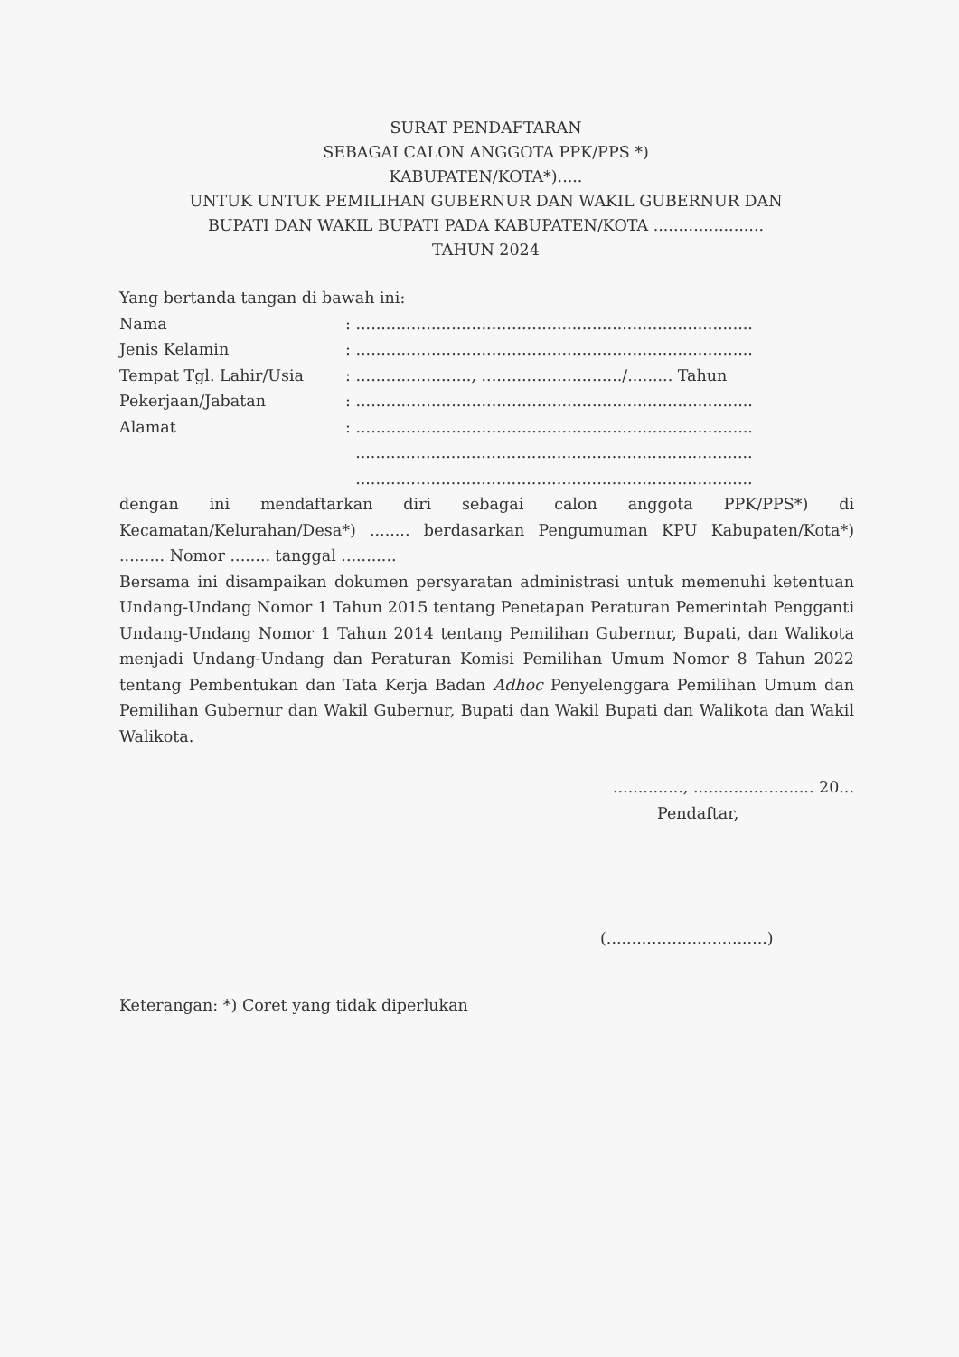SURAT PENDAFTARAN
SEBAGAI CALON ANGGOTA PPK/PPS *)
KABUPATEN/KOTA*).....
UNTUK UNTUK PEMILIHAN GUBERNUR DAN WAKIL GUBERNUR DAN
BUPATI DAN WAKIL BUPATI PADA KABUPATEN/KOTA ......................
TAHUN 2024
Yang bertanda tangan di bawah ini:
| Nama | : ............................................................................... |
| Jenis Kelamin | : ............................................................................... |
| Tempat Tgl. Lahir/Usia | : ......................., ............................/......... Tahun |
| Pekerjaan/Jabatan | : ............................................................................... |
| Alamat | : ............................................................................... ............................................................................... ............................................................................... |
dengan ini mendaftarkan diri sebagai calon anggota PPK/PPS*) di Kecamatan/Kelurahan/Desa*) ........ berdasarkan Pengumuman KPU Kabupaten/Kota*) ......... Nomor ........ tanggal ...........
Bersama ini disampaikan dokumen persyaratan administrasi untuk memenuhi ketentuan Undang-Undang Nomor 1 Tahun 2015 tentang Penetapan Peraturan Pemerintah Pengganti Undang-Undang Nomor 1 Tahun 2014 tentang Pemilihan Gubernur, Bupati, dan Walikota menjadi Undang-Undang dan Peraturan Komisi Pemilihan Umum Nomor 8 Tahun 2022 tentang Pembentukan dan Tata Kerja Badan Adhoc Penyelenggara Pemilihan Umum dan Pemilihan Gubernur dan Wakil Gubernur, Bupati dan Wakil Bupati dan Walikota dan Wakil Walikota.
.............., ........................ 20...
Pendaftar,
(................................)
Keterangan: *) Coret yang tidak diperlukan